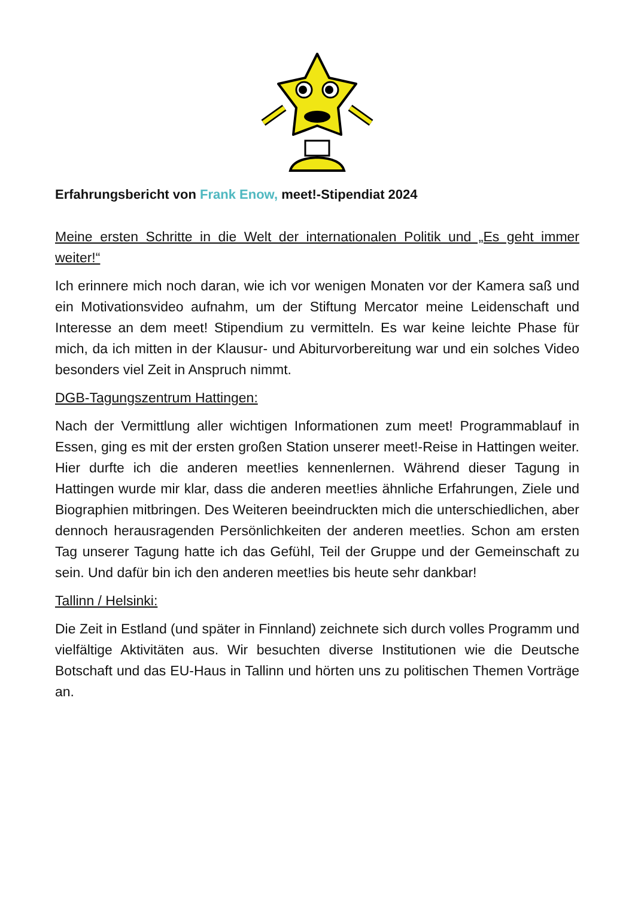Erfahrungsbericht von Frank Enow, meet!-Stipendiat 2024
Meine ersten Schritte in die Welt der internationalen Politik und „Es geht immer weiter!“
Ich erinnere mich noch daran, wie ich vor wenigen Monaten vor der Kamera saß und ein Motivationsvideo aufnahm, um der Stiftung Mercator meine Leidenschaft und Interesse an dem meet! Stipendium zu vermitteln. Es war keine leichte Phase für mich, da ich mitten in der Klausur- und Abiturvorbereitung war und ein solches Video besonders viel Zeit in Anspruch nimmt.
DGB-Tagungszentrum Hattingen:
Nach der Vermittlung aller wichtigen Informationen zum meet! Programmablauf in Essen, ging es mit der ersten großen Station unserer meet!-Reise in Hattingen weiter. Hier durfte ich die anderen meet!ies kennenlernen. Während dieser Tagung in Hattingen wurde mir klar, dass die anderen meet!ies ähnliche Erfahrungen, Ziele und Biographien mitbringen. Des Weiteren beeindruckten mich die unterschiedlichen, aber dennoch herausragenden Persönlichkeiten der anderen meet!ies. Schon am ersten Tag unserer Tagung hatte ich das Gefühl, Teil der Gruppe und der Gemeinschaft zu sein. Und dafür bin ich den anderen meet!ies bis heute sehr dankbar!
Tallinn / Helsinki:
Die Zeit in Estland (und später in Finnland) zeichnete sich durch volles Programm und vielfältige Aktivitäten aus. Wir besuchten diverse Institutionen wie die Deutsche Botschaft und das EU-Haus in Tallinn und hörten uns zu politischen Themen Vorträge an.